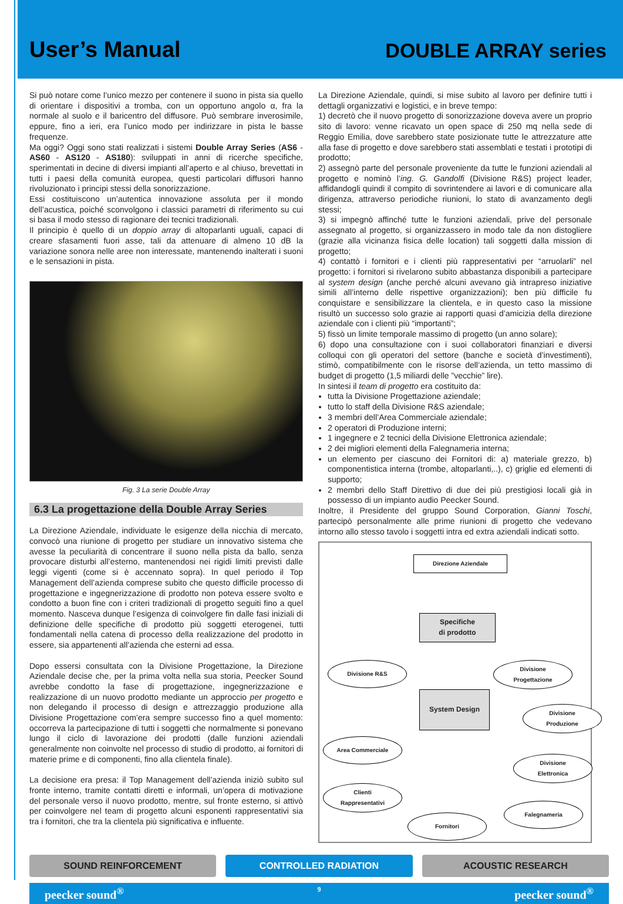User’s Manual
DOUBLE ARRAY series
Si può notare come l’unico mezzo per contenere il suono in pista sia quello di orientare i dispositivi a tromba, con un opportuno angolo α, fra la normale al suolo e il baricentro del diffusore. Può sembrare inverosimile, eppure, fino a ieri, era l’unico modo per indirizzare in pista le basse frequenze.
Ma oggi? Oggi sono stati realizzati i sistemi Double Array Series (AS6 - AS60 - AS120 - AS180): sviluppati in anni di ricerche specifiche, sperimentati in decine di diversi impianti all’aperto e al chiuso, brevettati in tutti i paesi della comunità europea, questi particolari diffusori hanno rivoluzionato i principi stessi della sonorizzazione.
Essi costituiscono un’autentica innovazione assoluta per il mondo dell’acustica, poiché sconvolgono i classici parametri di riferimento su cui si basa il modo stesso di ragionare dei tecnici tradizionali.
Il principio è quello di un doppio array di altoparlanti uguali, capaci di creare sfasamenti fuori asse, tali da attenuare di almeno 10 dB la variazione sonora nelle aree non interessate, mantenendo inalterati i suoni e le sensazioni in pista.
Fig. 3 La serie Double Array
6.3 La progettazione della Double Array Series
La Direzione Aziendale, individuate le esigenze della nicchia di mercato, convocò una riunione di progetto per studiare un innovativo sistema che avesse la peculiarità di concentrare il suono nella pista da ballo, senza provocare disturbi all’esterno, mantenendosi nei rigidi limiti previsti dalle leggi vigenti (come si è accennato sopra). In quel periodo il Top Management dell’azienda comprese subito che questo difficile processo di progettazione e ingegnerizzazione di prodotto non poteva essere svolto e condotto a buon fine con i criteri tradizionali di progetto seguiti fino a quel momento. Nasceva dunque l’esigenza di coinvolgere fin dalle fasi iniziali di definizione delle specifiche di prodotto più soggetti eterogenei, tutti fondamentali nella catena di processo della realizzazione del prodotto in essere, sia appartenenti all’azienda che esterni ad essa.
Dopo essersi consultata con la Divisione Progettazione, la Direzione Aziendale decise che, per la prima volta nella sua storia, Peecker Sound avrebbe condotto la fase di progettazione, ingegnerizzazione e realizzazione di un nuovo prodotto mediante un approccio per progetto e non delegando il processo di design e attrezzaggio produzione alla Divisione Progettazione com’era sempre successo fino a quel momento: occorreva la partecipazione di tutti i soggetti che normalmente si ponevano lungo il ciclo di lavorazione dei prodotti (dalle funzioni aziendali generalmente non coinvolte nel processo di studio di prodotto, ai fornitori di materie prime e di componenti, fino alla clientela finale).
La decisione era presa: il Top Management dell’azienda iniziò subito sul fronte interno, tramite contatti diretti e informali, un’opera di motivazione del personale verso il nuovo prodotto, mentre, sul fronte esterno, si attivò per coinvolgere nel team di progetto alcuni esponenti rappresentativi sia tra i fornitori, che tra la clientela più significativa e influente.
La Direzione Aziendale, quindi, si mise subito al lavoro per definire tutti i dettagli organizzativi e logistici, e in breve tempo:
1) decretò che il nuovo progetto di sonorizzazione doveva avere un proprio sito di lavoro: venne ricavato un open space di 250 mq nella sede di Reggio Emilia, dove sarebbero state posizionate tutte le attrezzature atte alla fase di progetto e dove sarebbero stati assemblati e testati i prototipi di prodotto;
2) assegnò parte del personale proveniente da tutte le funzioni aziendali al progetto e nominò l’ing. G. Gandolfi (Divisione R&S) project leader, affidandogli quindi il compito di sovrintendere ai lavori e di comunicare alla dirigenza, attraverso periodiche riunioni, lo stato di avanzamento degli stessi;
3) si impegnò affinché tutte le funzioni aziendali, prive del personale assegnato al progetto, si organizzassero in modo tale da non distogliere (grazie alla vicinanza fisica delle location) tali soggetti dalla mission di progetto;
4) contattò i fornitori e i clienti più rappresentativi per “arruolarli” nel progetto: i fornitori si rivelarono subito abbastanza disponibili a partecipare al system design (anche perché alcuni avevano già intrapreso iniziative simili all’interno delle rispettive organizzazioni); ben più difficile fu conquistare e sensibilizzare la clientela, e in questo caso la missione risultò un successo solo grazie ai rapporti quasi d’amicizia della direzione aziendale con i clienti più “importanti”;
5) fissò un limite temporale massimo di progetto (un anno solare);
6) dopo una consultazione con i suoi collaboratori finanziari e diversi colloqui con gli operatori del settore (banche e società d’investimenti), stimò, compatibilmente con le risorse dell’azienda, un tetto massimo di budget di progetto (1,5 miliardi delle ”vecchie” lire).
In sintesi il team di progetto era costituito da:
tutta la Divisione Progettazione aziendale;
tutto lo staff della Divisione R&S aziendale;
3 membri dell’Area Commerciale aziendale;
2 operatori di Produzione interni;
1 ingegnere e 2 tecnici della Divisione Elettronica aziendale;
2 dei migliori elementi della Falegnameria interna;
un elemento per ciascuno dei Fornitori di: a) materiale grezzo, b) componentistica interna (trombe, altoparlanti,..), c) griglie ed elementi di supporto;
2 membri dello Staff Direttivo di due dei più prestigiosi locali già in possesso di un impianto audio Peecker Sound.
Inoltre, il Presidente del gruppo Sound Corporation, Gianni Toschi, partecipò personalmente alle prime riunioni di progetto che vedevano intorno allo stesso tavolo i soggetti intra ed extra aziendali indicati sotto.
Direzione Aziendale
Specifiche
di prodotto
Divisione R&S
Divisione
Progettazione
System Design
Divisione
Produzione
Area Commerciale
Divisione
Elettronica
Clienti
Rappresentativi
Falegnameria
Fornitori
SOUND REINFORCEMENT CONTROLLED RADIATION ACOUSTIC RESEARCH
peecker sound<sup>®</sup> 9 peecker sound<sup>®</sup>